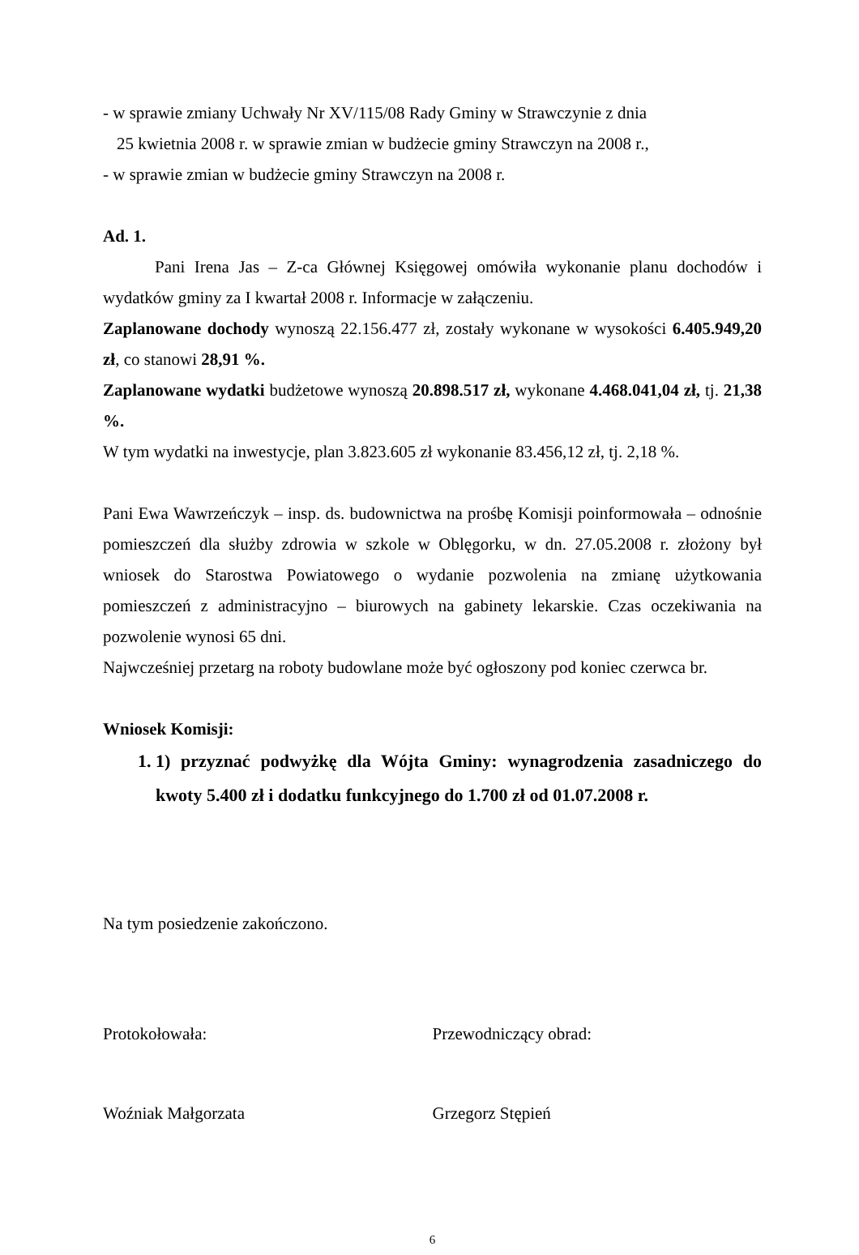- w sprawie zmiany Uchwały Nr XV/115/08 Rady Gminy w Strawczynie z dnia
25 kwietnia 2008 r. w sprawie zmian w budżecie gminy Strawczyn na 2008 r.,
- w sprawie zmian w budżecie gminy Strawczyn na 2008 r.
Ad. 1.
Pani Irena Jas – Z-ca Głównej Księgowej omówiła wykonanie planu dochodów i wydatków gminy za I kwartał 2008 r. Informacje w załączeniu.
Zaplanowane dochody wynoszą 22.156.477 zł, zostały wykonane w wysokości 6.405.949,20 zł, co stanowi 28,91 %.
Zaplanowane wydatki budżetowe wynoszą 20.898.517 zł, wykonane 4.468.041,04 zł, tj. 21,38 %.
W tym wydatki na inwestycje, plan 3.823.605 zł wykonanie 83.456,12 zł, tj. 2,18 %.
Pani Ewa Wawrzeńczyk – insp. ds. budownictwa na prośbę Komisji poinformowała – odnośnie pomieszczeń dla służby zdrowia w szkole w Oblęgorku, w dn. 27.05.2008 r. złożony był wniosek do Starostwa Powiatowego o wydanie pozwolenia na zmianę użytkowania pomieszczeń z administracyjno – biurowych na gabinety lekarskie. Czas oczekiwania na pozwolenie wynosi 65 dni.
Najwcześniej przetarg na roboty budowlane może być ogłoszony pod koniec czerwca br.
Wniosek Komisji:
1. 1) przyznać podwyżkę dla Wójta Gminy: wynagrodzenia zasadniczego do kwoty 5.400 zł i dodatku funkcyjnego do 1.700 zł od 01.07.2008 r.
Na tym posiedzenie zakończono.
Protokołowała: Przewodniczący obrad:
Woźniak Małgorzata Grzegorz Stępień
6